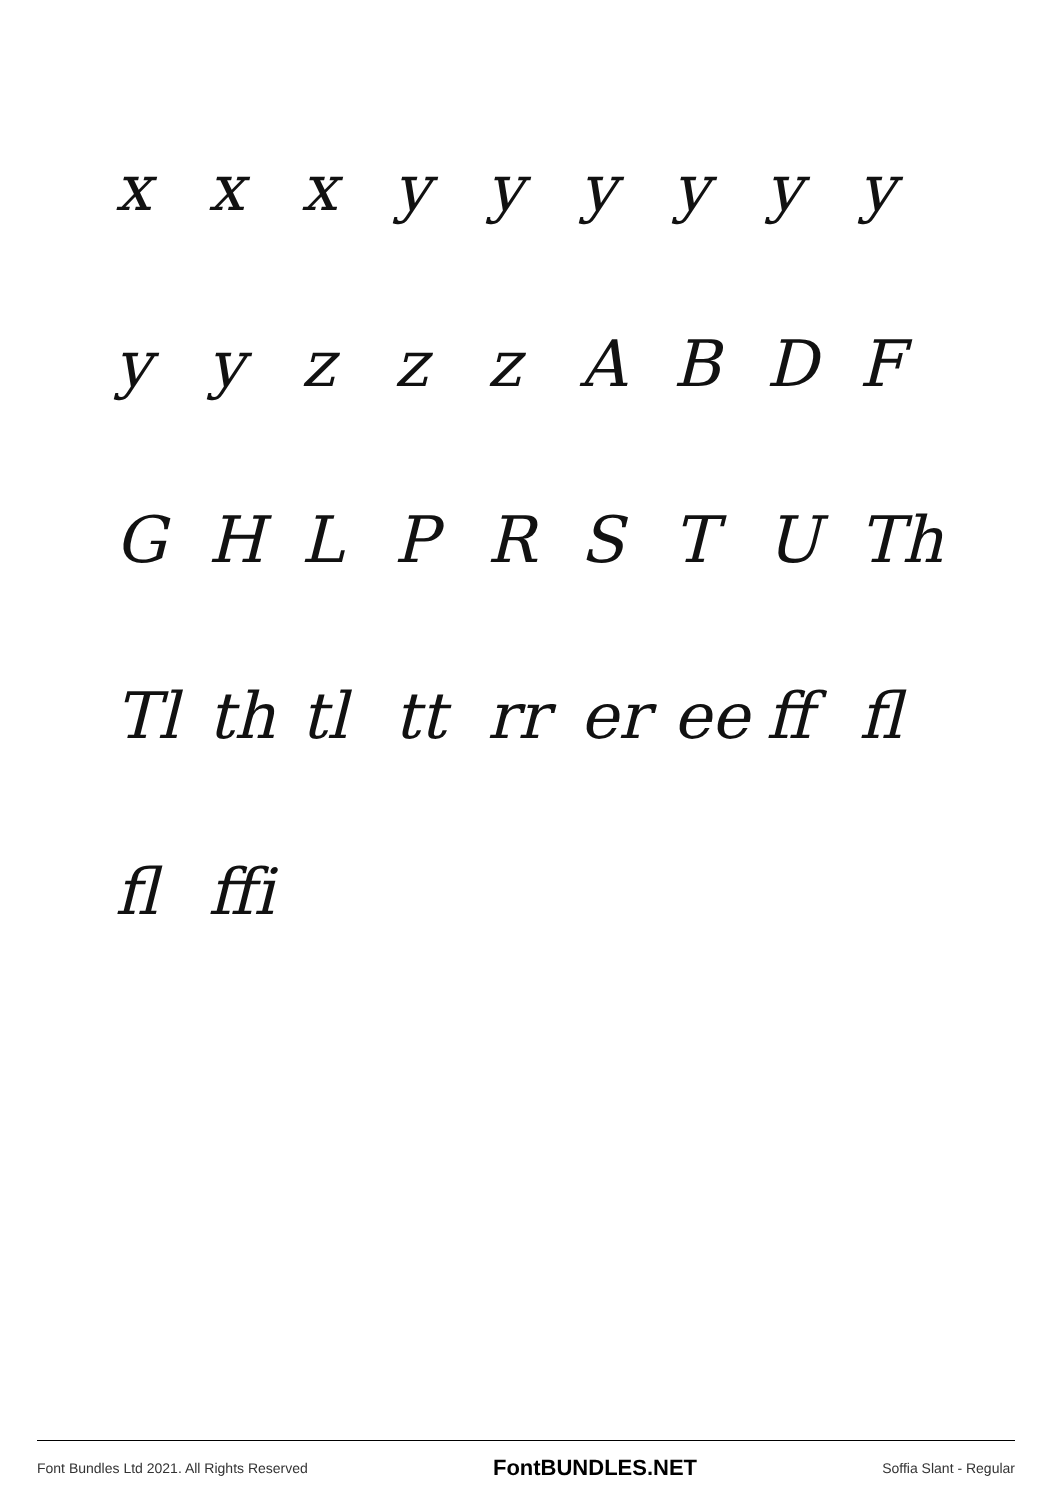x x x y y y y y y
y y z z z A B D F
G H L P R S T U Th
Tl th tl tt rr er ee ff fl
fl ffi
Font Bundles Ltd 2021. All Rights Reserved FontBUNDLES.NET Soffia Slant - Regular